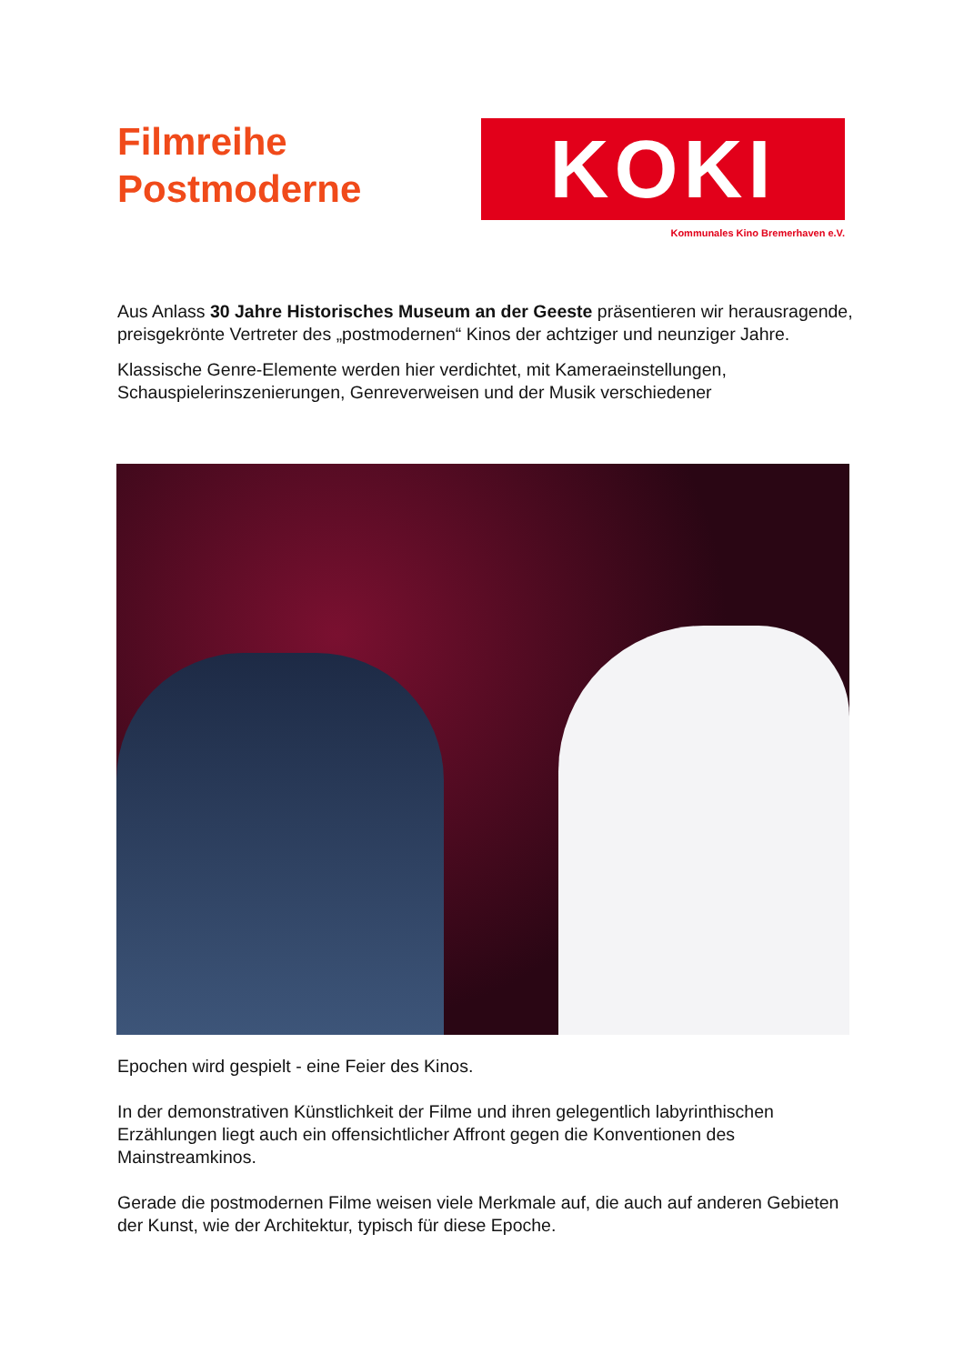Filmreihe
Postmoderne
KOKI
Kommunales Kino Bremerhaven e.V.
Aus Anlass 30 Jahre Historisches Museum an der Geeste präsentieren wir herausragende, preisgekrönte Vertreter des „postmodernen“ Kinos der achtziger und neunziger Jahre.
Klassische Genre-Elemente werden hier verdichtet, mit Kameraeinstellungen, Schauspielerinszenierungen, Genreverweisen und der Musik verschiedener
Epochen wird gespielt - eine Feier des Kinos.
In der demonstrativen Künstlichkeit der Filme und ihren gelegentlich labyrinthischen Erzählungen liegt auch ein offensichtlicher Affront gegen die Konventionen des Mainstreamkinos.
Gerade die postmodernen Filme weisen viele Merkmale auf, die auch auf anderen Gebieten der Kunst, wie der Architektur, typisch für diese Epoche.